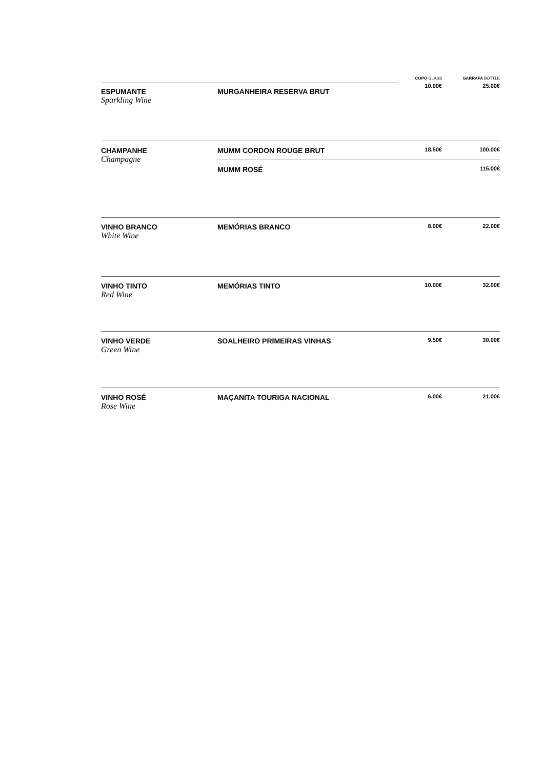| | | COPO GLASS | GARRAFA BOTTLE |
| --- | --- | --- | --- |
| ESPUMANTE Sparkling Wine | MURGANHEIRA RESERVA BRUT | 10.00€ | 25.00€ |
| CHAMPANHE Champagne | MUMM CORDON ROUGE BRUT | 18.50€ | 100.00€ |
| | MUMM ROSÉ | | 115.00€ |
| VINHO BRANCO White Wine | MEMÓRIAS BRANCO | 8.00€ | 22.00€ |
| VINHO TINTO Red Wine | MEMÓRIAS TINTO | 10.00€ | 32.00€ |
| VINHO VERDE Green Wine | SOALHEIRO PRIMEIRAS VINHAS | 9.50€ | 30.00€ |
| VINHO ROSÉ Rose Wine | MAÇANITA TOURIGA NACIONAL | 6.00€ | 21.00€ |